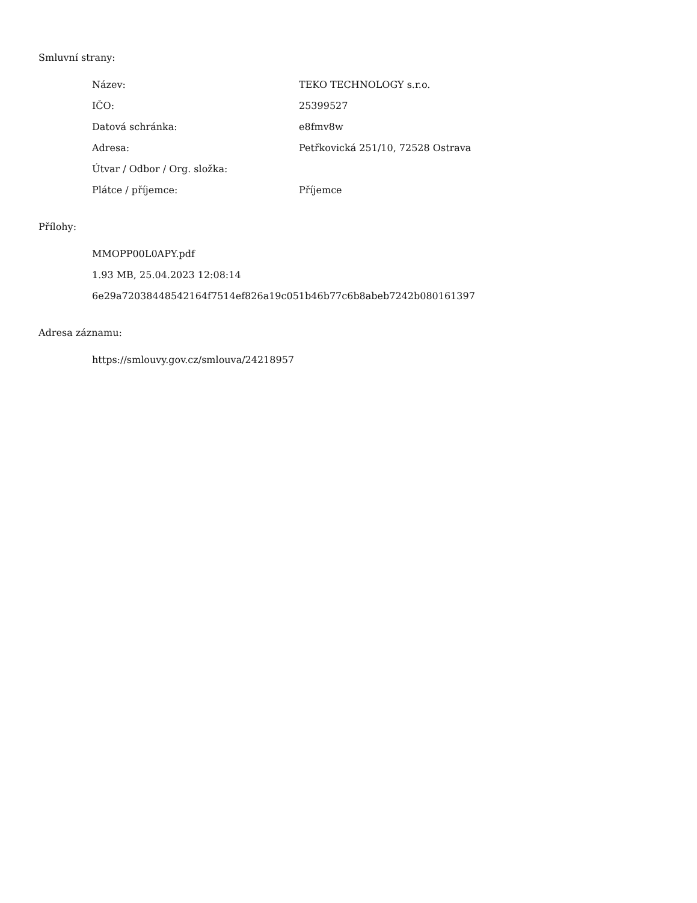Smluvní strany:
| Název: | TEKO TECHNOLOGY s.r.o. |
| IČO: | 25399527 |
| Datová schránka: | e8fmv8w |
| Adresa: | Petřkovická 251/10, 72528 Ostrava |
| Útvar / Odbor / Org. složka: | |
| Plátce / příjemce: | Příjemce |
Přílohy:
MMOPP00L0APY.pdf
1.93 MB, 25.04.2023 12:08:14
6e29a72038448542164f7514ef826a19c051b46b77c6b8abeb7242b080161397
Adresa záznamu:
https://smlouvy.gov.cz/smlouva/24218957